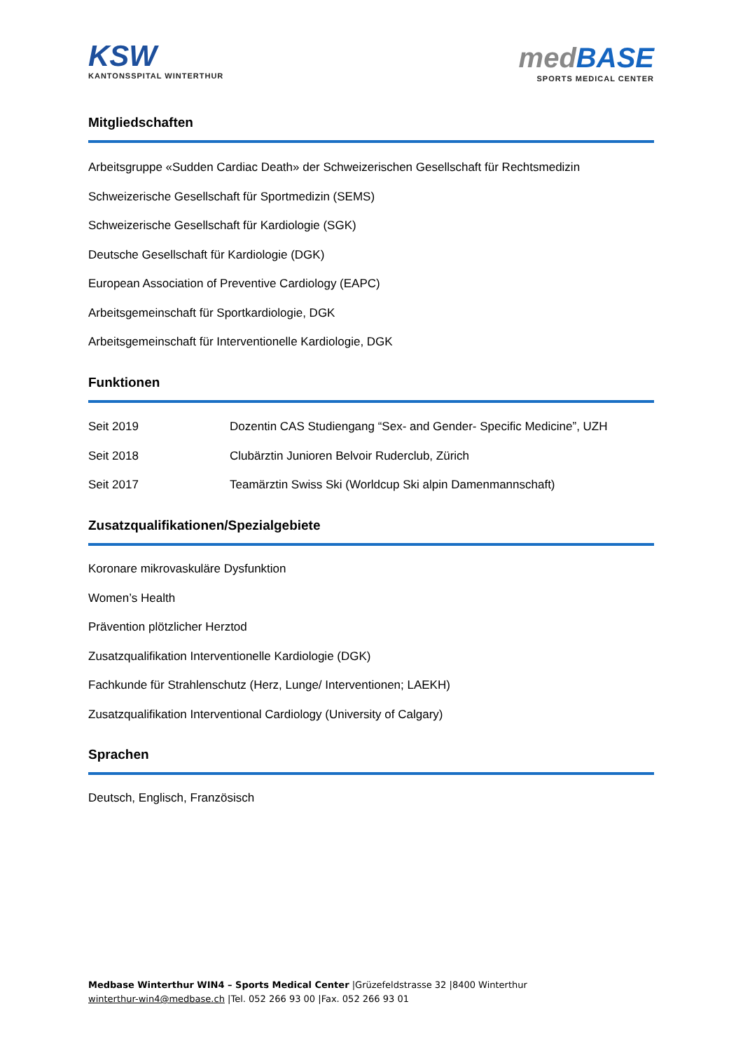KSW
KANTONSSPITAL WINTERTHUR
medBASE
SPORTS MEDICAL CENTER
Mitgliedschaften
Arbeitsgruppe «Sudden Cardiac Death» der Schweizerischen Gesellschaft für Rechtsmedizin
Schweizerische Gesellschaft für Sportmedizin (SEMS)
Schweizerische Gesellschaft für Kardiologie (SGK)
Deutsche Gesellschaft für Kardiologie (DGK)
European Association of Preventive Cardiology (EAPC)
Arbeitsgemeinschaft für Sportkardiologie, DGK
Arbeitsgemeinschaft für Interventionelle Kardiologie, DGK
Funktionen
| Seit 2019 | Dozentin CAS Studiengang “Sex- and Gender- Specific Medicine”, UZH |
| Seit 2018 | Clubärztin Junioren Belvoir Ruderclub, Zürich |
| Seit 2017 | Teamärztin Swiss Ski (Worldcup Ski alpin Damenmannschaft) |
Zusatzqualifikationen/Spezialgebiete
Koronare mikrovaskuläre Dysfunktion
Women’s Health
Prävention plötzlicher Herztod
Zusatzqualifikation Interventionelle Kardiologie (DGK)
Fachkunde für Strahlenschutz (Herz, Lunge/ Interventionen; LAEKH)
Zusatzqualifikation Interventional Cardiology (University of Calgary)
Sprachen
Deutsch, Englisch, Französisch
Medbase Winterthur WIN4 – Sports Medical Center |Grüzefeldstrasse 32 |8400 Winterthur
winterthur-win4@medbase.ch |Tel. 052 266 93 00 |Fax. 052 266 93 01